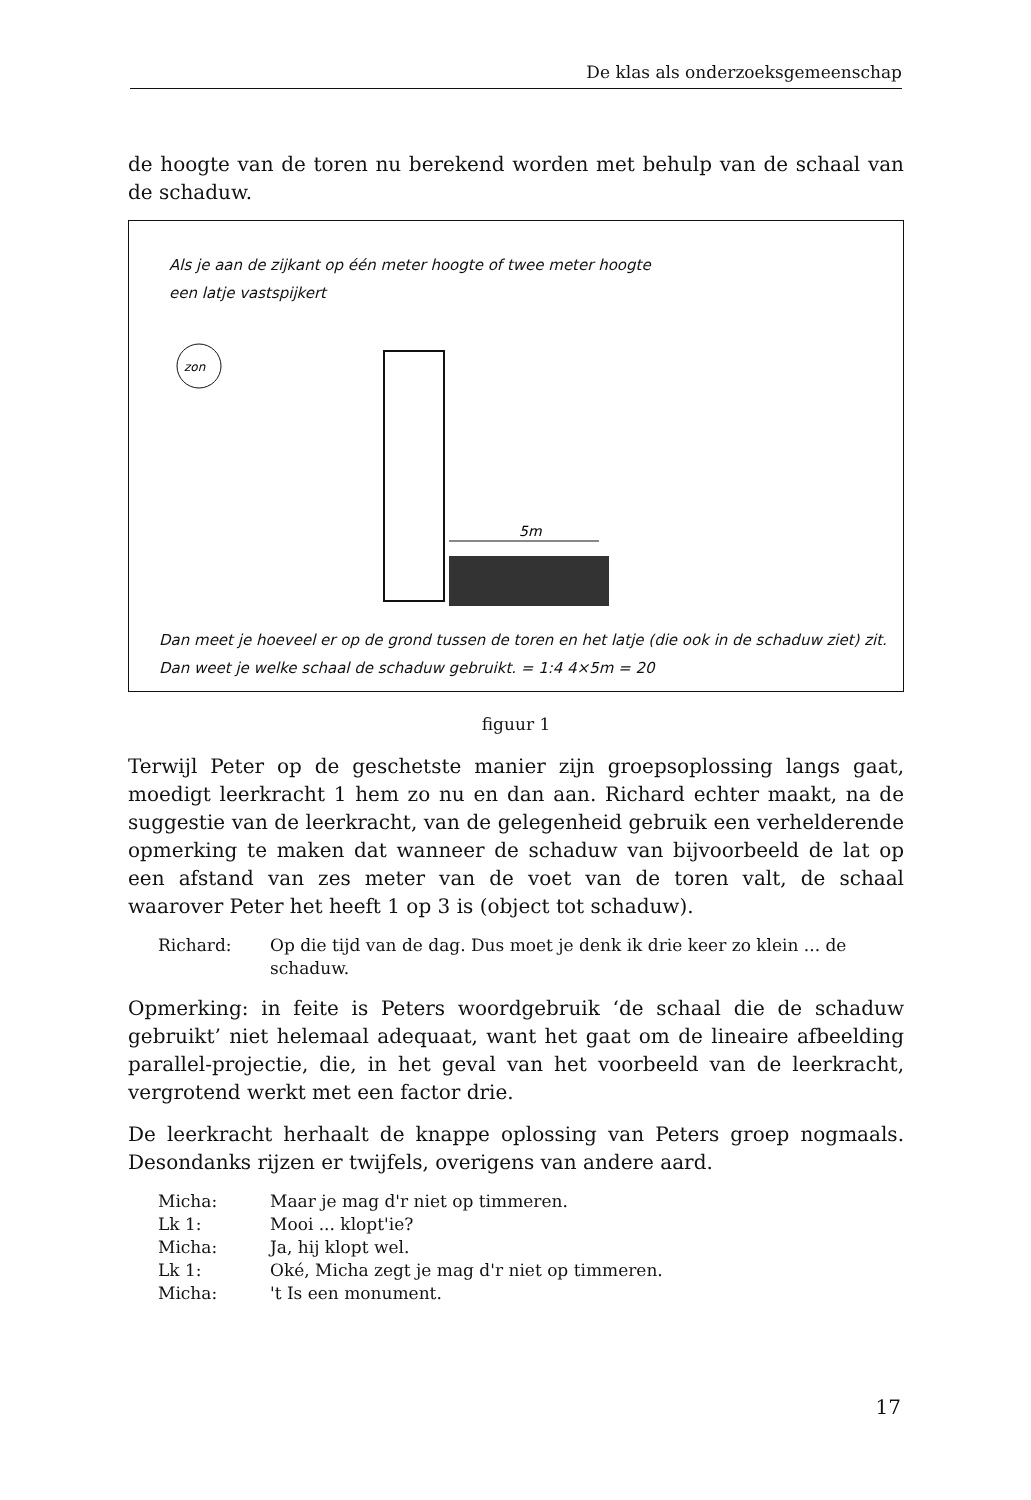De klas als onderzoeksgemeenschap
de hoogte van de toren nu berekend worden met behulp van de schaal van de schaduw.
Als je aan de zijkant op één meter hoogte of twee meter hoogte
een latje vastspijkert
zon
5m
Dan meet je hoeveel er op de grond tussen de toren en het latje (die ook in de schaduw ziet) zit.
Dan weet je welke schaal de schaduw gebruikt. = 1:4 4×5m = 20
figuur 1
Terwijl Peter op de geschetste manier zijn groepsoplossing langs gaat, moedigt leerkracht 1 hem zo nu en dan aan. Richard echter maakt, na de suggestie van de leerkracht, van de gelegenheid gebruik een verhelderende opmerking te maken dat wanneer de schaduw van bijvoorbeeld de lat op een afstand van zes meter van de voet van de toren valt, de schaal waarover Peter het heeft 1 op 3 is (object tot schaduw).
Richard:
Op die tijd van de dag. Dus moet je denk ik drie keer zo klein ... de schaduw.
Opmerking: in feite is Peters woordgebruik ‘de schaal die de schaduw gebruikt’ niet helemaal adequaat, want het gaat om de lineaire afbeelding parallel-projectie, die, in het geval van het voorbeeld van de leerkracht, vergrotend werkt met een factor drie.
De leerkracht herhaalt de knappe oplossing van Peters groep nogmaals. Desondanks rijzen er twijfels, overigens van andere aard.
Micha:
Maar je mag d'r niet op timmeren.
Lk 1:
Mooi ... klopt'ie?
Micha:
Ja, hij klopt wel.
Lk 1:
Oké, Micha zegt je mag d'r niet op timmeren.
Micha:
't Is een monument.
17